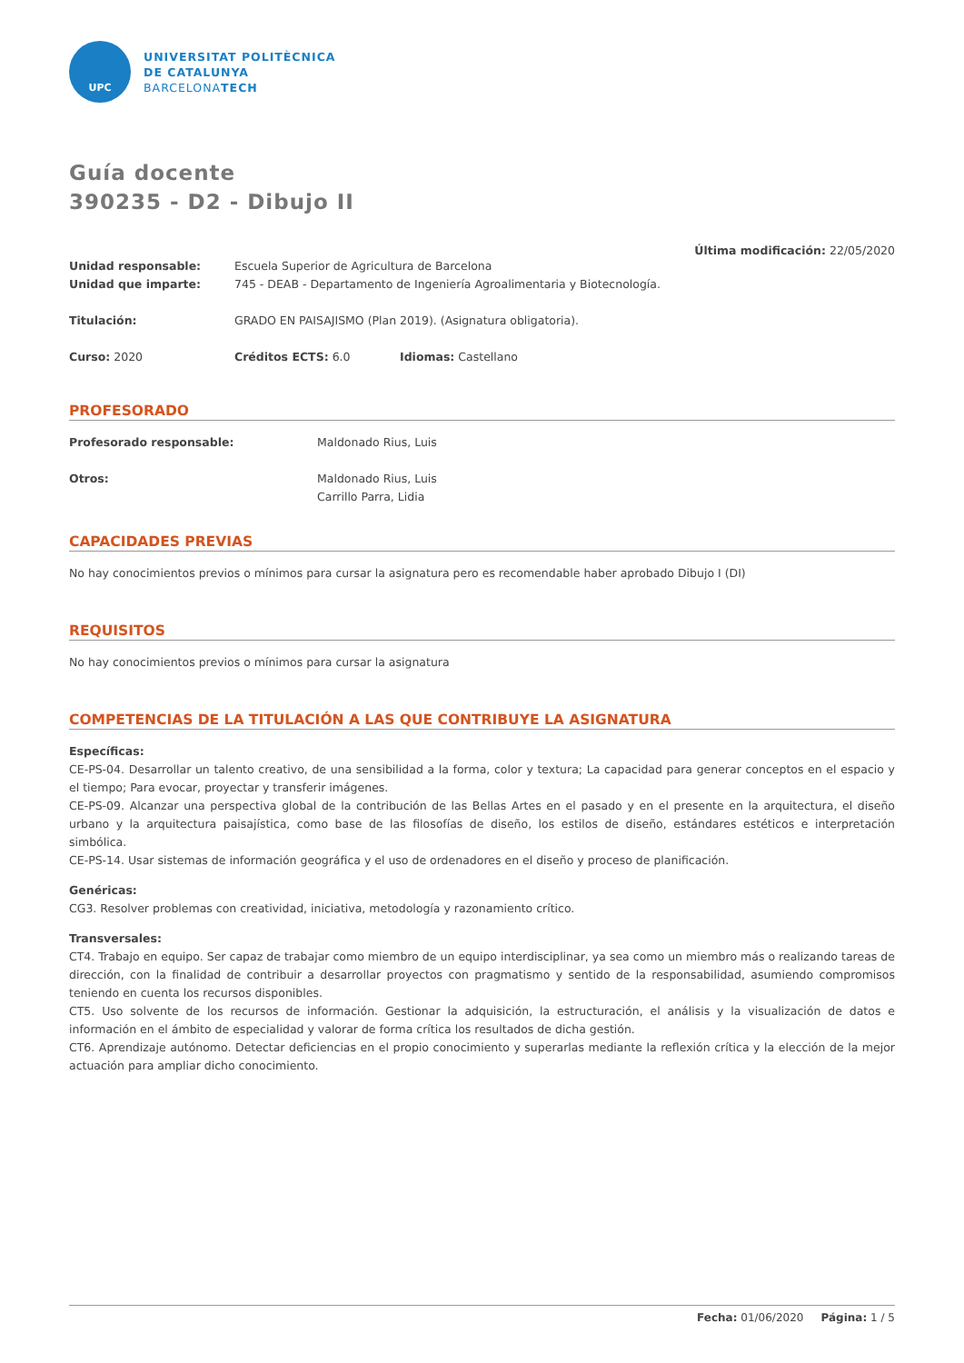UPC
UNIVERSITAT POLITÈCNICA
DE CATALUNYA
BARCELONATECH
Guía docente
390235 - D2 - Dibujo II
Última modificación: 22/05/2020
Unidad responsable: Escuela Superior de Agricultura de Barcelona
Unidad que imparte: 745 - DEAB - Departamento de Ingeniería Agroalimentaria y Biotecnología.
Titulación: GRADO EN PAISAJISMO (Plan 2019). (Asignatura obligatoria).
Curso: 2020 Créditos ECTS: 6.0 Idiomas: Castellano
PROFESORADO
Profesorado responsable: Maldonado Rius, Luis
Otros: Maldonado Rius, Luis
Carrillo Parra, Lidia
CAPACIDADES PREVIAS
No hay conocimientos previos o mínimos para cursar la asignatura pero es recomendable haber aprobado Dibujo I (DI)
REQUISITOS
No hay conocimientos previos o mínimos para cursar la asignatura
COMPETENCIAS DE LA TITULACIÓN A LAS QUE CONTRIBUYE LA ASIGNATURA
Específicas:
CE-PS-04. Desarrollar un talento creativo, de una sensibilidad a la forma, color y textura; La capacidad para generar conceptos en el espacio y el tiempo; Para evocar, proyectar y transferir imágenes.
CE-PS-09. Alcanzar una perspectiva global de la contribución de las Bellas Artes en el pasado y en el presente en la arquitectura, el diseño urbano y la arquitectura paisajística, como base de las filosofías de diseño, los estilos de diseño, estándares estéticos e interpretación simbólica.
CE-PS-14. Usar sistemas de información geográfica y el uso de ordenadores en el diseño y proceso de planificación.
Genéricas:
CG3. Resolver problemas con creatividad, iniciativa, metodología y razonamiento crítico.
Transversales:
CT4. Trabajo en equipo. Ser capaz de trabajar como miembro de un equipo interdisciplinar, ya sea como un miembro más o realizando tareas de dirección, con la finalidad de contribuir a desarrollar proyectos con pragmatismo y sentido de la responsabilidad, asumiendo compromisos teniendo en cuenta los recursos disponibles.
CT5. Uso solvente de los recursos de información. Gestionar la adquisición, la estructuración, el análisis y la visualización de datos e información en el ámbito de especialidad y valorar de forma crítica los resultados de dicha gestión.
CT6. Aprendizaje autónomo. Detectar deficiencias en el propio conocimiento y superarlas mediante la reflexión crítica y la elección de la mejor actuación para ampliar dicho conocimiento.
Fecha: 01/06/2020 Página: 1 / 5